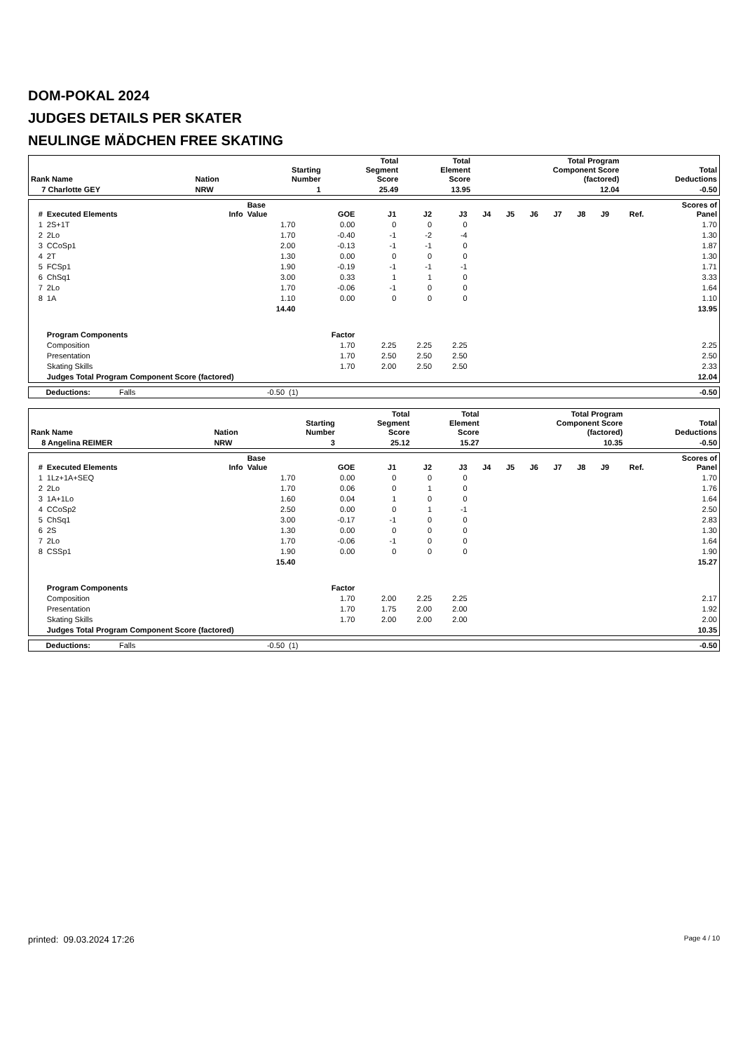DOM-POKAL 2024
JUDGES DETAILS PER SKATER
NEULINGE MÄDCHEN FREE SKATING
| Rank Name | | Nation | Starting Number | Total Segment Score | Total Element Score | Total Program Component Score (factored) | Total Deductions |
| --- | --- | --- | --- | --- | --- | --- | --- |
| 7 Charlotte GEY | | NRW | 1 | 25.49 | 13.95 | 12.04 | -0.50 |
| # | Executed Elements | Info | Base Value | GOE | J1 | J2 | J3 | J4 | J5 | J6 | J7 | J8 | J9 | Ref. | Scores of Panel |
| --- | --- | --- | --- | --- | --- | --- | --- | --- | --- | --- | --- | --- | --- | --- | --- |
| 1 | 2S+1T | | 1.70 | 0.00 | 0 | 0 | 0 | | | | | | | | 1.70 |
| 2 | 2Lo | | 1.70 | -0.40 | -1 | -2 | -4 | | | | | | | | 1.30 |
| 3 | CCoSp1 | | 2.00 | -0.13 | -1 | -1 | 0 | | | | | | | | 1.87 |
| 4 | 2T | | 1.30 | 0.00 | 0 | 0 | 0 | | | | | | | | 1.30 |
| 5 | FCSp1 | | 1.90 | -0.19 | -1 | -1 | -1 | | | | | | | | 1.71 |
| 6 | ChSq1 | | 3.00 | 0.33 | 1 | 1 | 0 | | | | | | | | 3.33 |
| 7 | 2Lo | | 1.70 | -0.06 | -1 | 0 | 0 | | | | | | | | 1.64 |
| 8 | 1A | | 1.10 | 0.00 | 0 | 0 | 0 | | | | | | | | 1.10 |
| | | | 14.40 | | | | | | | | | | | | 13.95 |
| | Program Components | | | Factor | | | | | | | | | | | |
| | Composition | | | 1.70 | 2.25 | 2.25 | 2.25 | | | | | | | | 2.25 |
| | Presentation | | | 1.70 | 2.50 | 2.50 | 2.50 | | | | | | | | 2.50 |
| | Skating Skills | | | 1.70 | 2.00 | 2.50 | 2.50 | | | | | | | | 2.33 |
| | Judges Total Program Component Score (factored) | | | | | | | | | | | | | | 12.04 |
| Deductions: | Falls | -0.50 | (1) | -0.50 |
| Rank Name | | Nation | Starting Number | Total Segment Score | Total Element Score | Total Program Component Score (factored) | Total Deductions |
| --- | --- | --- | --- | --- | --- | --- | --- |
| 8 Angelina REIMER | | NRW | 3 | 25.12 | 15.27 | 10.35 | -0.50 |
| # | Executed Elements | Info | Base Value | GOE | J1 | J2 | J3 | J4 | J5 | J6 | J7 | J8 | J9 | Ref. | Scores of Panel |
| --- | --- | --- | --- | --- | --- | --- | --- | --- | --- | --- | --- | --- | --- | --- | --- |
| 1 | 1Lz+1A+SEQ | | 1.70 | 0.00 | 0 | 0 | 0 | | | | | | | | 1.70 |
| 2 | 2Lo | | 1.70 | 0.06 | 0 | 1 | 0 | | | | | | | | 1.76 |
| 3 | 1A+1Lo | | 1.60 | 0.04 | 1 | 0 | 0 | | | | | | | | 1.64 |
| 4 | CCoSp2 | | 2.50 | 0.00 | 0 | 1 | -1 | | | | | | | | 2.50 |
| 5 | ChSq1 | | 3.00 | -0.17 | -1 | 0 | 0 | | | | | | | | 2.83 |
| 6 | 2S | | 1.30 | 0.00 | 0 | 0 | 0 | | | | | | | | 1.30 |
| 7 | 2Lo | | 1.70 | -0.06 | -1 | 0 | 0 | | | | | | | | 1.64 |
| 8 | CSSp1 | | 1.90 | 0.00 | 0 | 0 | 0 | | | | | | | | 1.90 |
| | | | 15.40 | | | | | | | | | | | | 15.27 |
| | Program Components | | | Factor | | | | | | | | | | | |
| | Composition | | | 1.70 | 2.00 | 2.25 | 2.25 | | | | | | | | 2.17 |
| | Presentation | | | 1.70 | 1.75 | 2.00 | 2.00 | | | | | | | | 1.92 |
| | Skating Skills | | | 1.70 | 2.00 | 2.00 | 2.00 | | | | | | | | 2.00 |
| | Judges Total Program Component Score (factored) | | | | | | | | | | | | | | 10.35 |
| Deductions: | Falls | -0.50 | (1) | -0.50 |
printed: 09.03.2024 17:26 Page 4 / 10